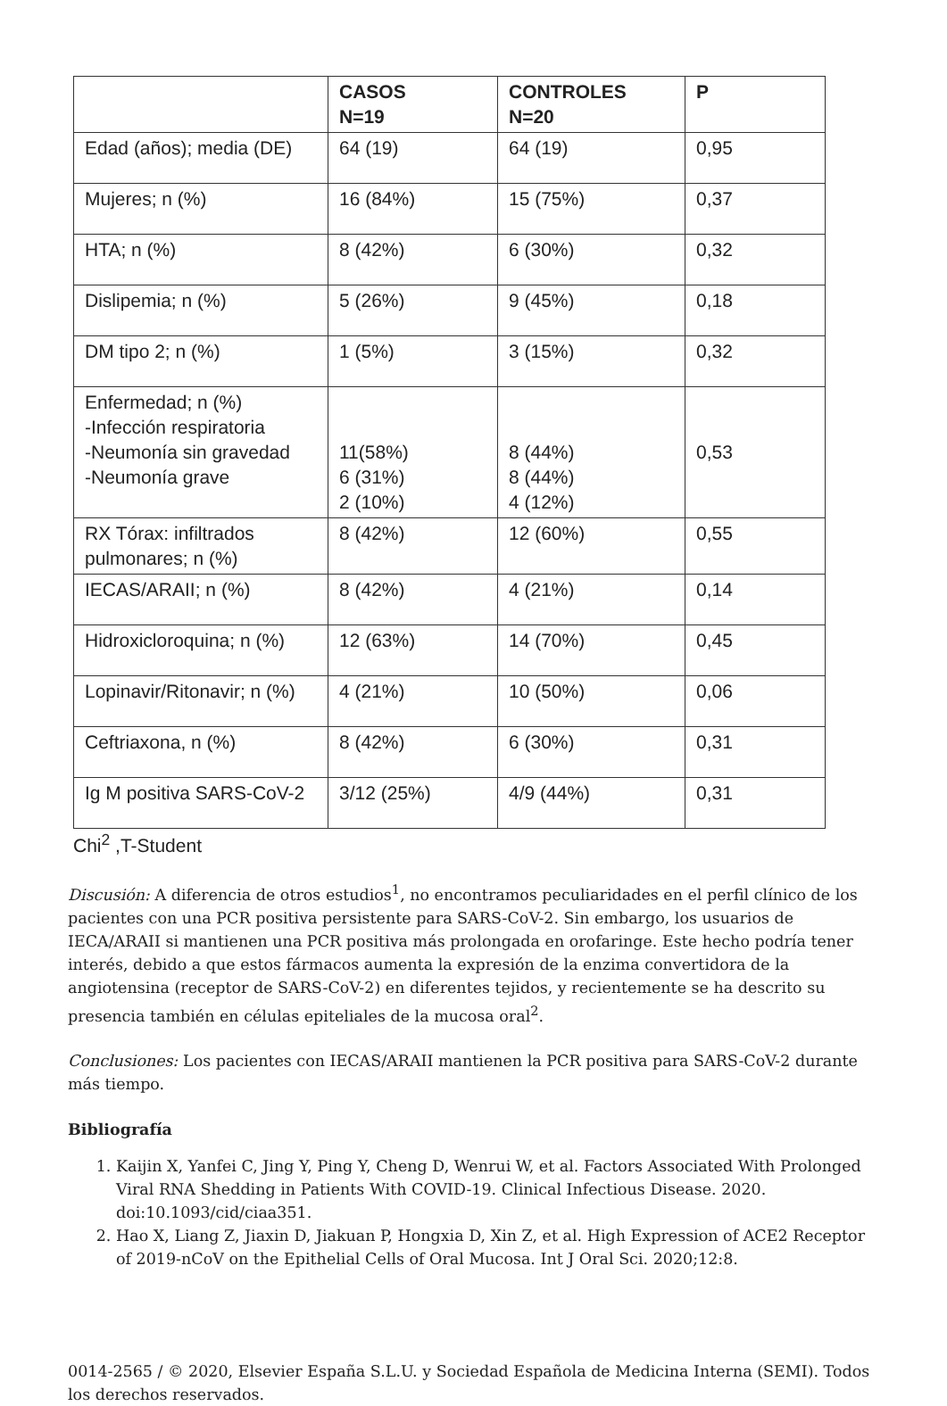| | CASOS N=19 | CONTROLES N=20 | P |
| --- | --- | --- | --- |
| Edad (años); media (DE) | 64 (19) | 64 (19) | 0,95 |
| Mujeres; n (%) | 16 (84%) | 15 (75%) | 0,37 |
| HTA; n (%) | 8 (42%) | 6 (30%) | 0,32 |
| Dislipemia; n (%) | 5 (26%) | 9 (45%) | 0,18 |
| DM tipo 2; n (%) | 1 (5%) | 3 (15%) | 0,32 |
| Enfermedad; n (%) -Infección respiratoria -Neumonía sin gravedad -Neumonía grave | 11(58%) 6 (31%) 2 (10%) | 8 (44%) 8 (44%) 4 (12%) | 0,53 |
| RX Tórax: infiltrados pulmonares; n (%) | 8 (42%) | 12 (60%) | 0,55 |
| IECAS/ARAII; n (%) | 8 (42%) | 4 (21%) | 0,14 |
| Hidroxicloroquina; n (%) | 12 (63%) | 14 (70%) | 0,45 |
| Lopinavir/Ritonavir; n (%) | 4 (21%) | 10 (50%) | 0,06 |
| Ceftriaxona, n (%) | 8 (42%) | 6 (30%) | 0,31 |
| Ig M positiva SARS-CoV-2 | 3/12 (25%) | 4/9 (44%) | 0,31 |
Chi<sup>2</sup> ,T-Student
Discusión: A diferencia de otros estudios<sup>1</sup>, no encontramos peculiaridades en el perfil clínico de los pacientes con una PCR positiva persistente para SARS-CoV-2. Sin embargo, los usuarios de IECA/ARAII si mantienen una PCR positiva más prolongada en orofaringe. Este hecho podría tener interés, debido a que estos fármacos aumenta la expresión de la enzima convertidora de la angiotensina (receptor de SARS-CoV-2) en diferentes tejidos, y recientemente se ha descrito su presencia también en células epiteliales de la mucosa oral<sup>2</sup>.
Conclusiones: Los pacientes con IECAS/ARAII mantienen la PCR positiva para SARS-CoV-2 durante más tiempo.
Bibliografía
1. Kaijin X, Yanfei C, Jing Y, Ping Y, Cheng D, Wenrui W, et al. Factors Associated With Prolonged Viral RNA Shedding in Patients With COVID-19. Clinical Infectious Disease. 2020. doi:10.1093/cid/ciaa351.
2. Hao X, Liang Z, Jiaxin D, Jiakuan P, Hongxia D, Xin Z, et al. High Expression of ACE2 Receptor of 2019-nCoV on the Epithelial Cells of Oral Mucosa. Int J Oral Sci. 2020;12:8.
0014-2565 / © 2020, Elsevier España S.L.U. y Sociedad Española de Medicina Interna (SEMI). Todos los derechos reservados.